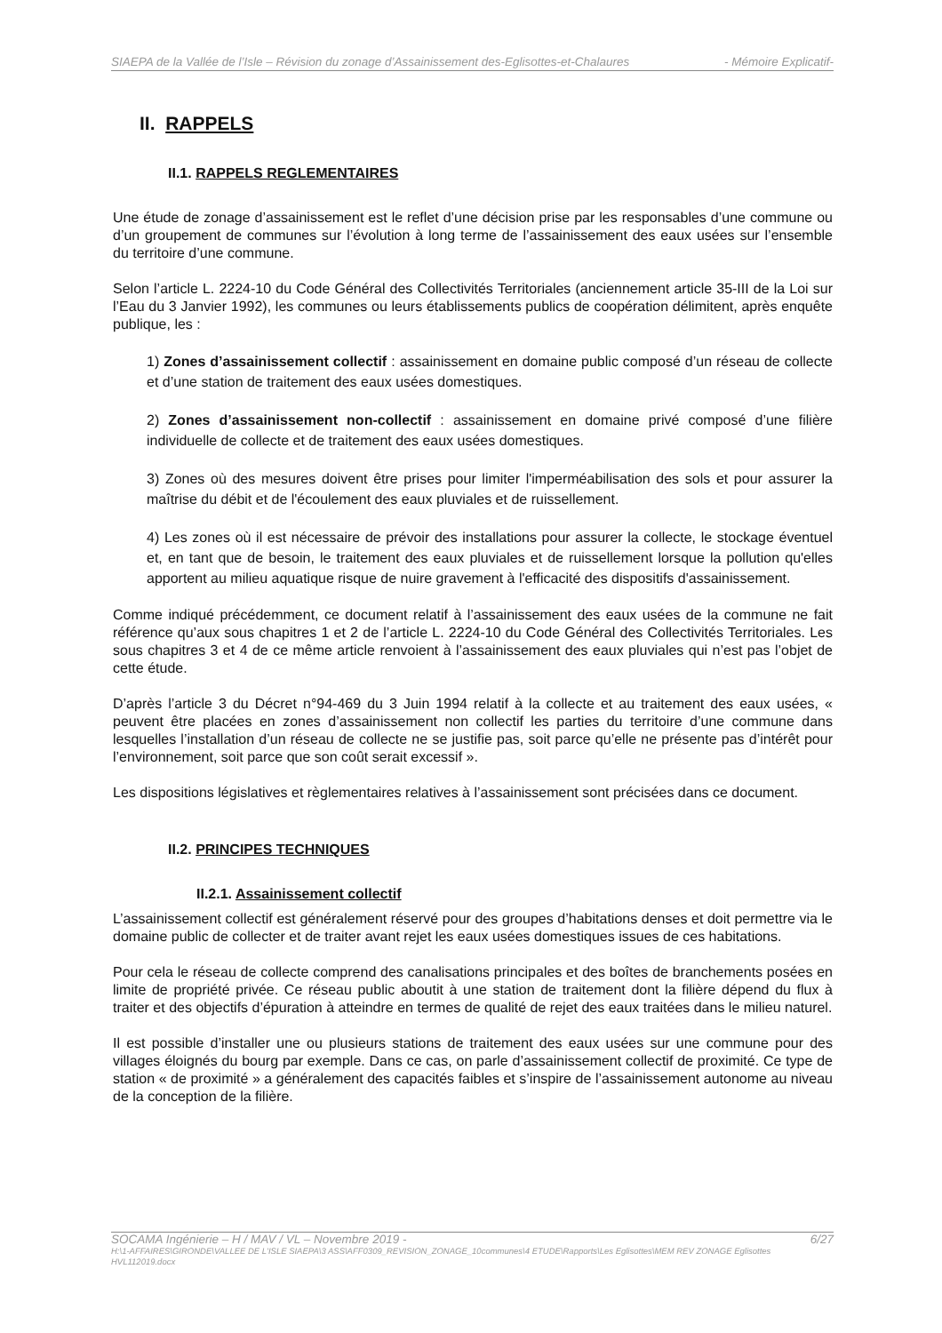SIAEPA de la Vallée de l’Isle – Révision du zonage d’Assainissement des-Eglisottes-et-Chalaures - Mémoire Explicatif-
II. RAPPELS
II.1. RAPPELS REGLEMENTAIRES
Une étude de zonage d’assainissement est le reflet d’une décision prise par les responsables d’une commune ou d’un groupement de communes sur l’évolution à long terme de l’assainissement des eaux usées sur l’ensemble du territoire d’une commune.
Selon l’article L. 2224-10 du Code Général des Collectivités Territoriales (anciennement article 35-III de la Loi sur l’Eau du 3 Janvier 1992), les communes ou leurs établissements publics de coopération délimitent, après enquête publique, les :
1) Zones d’assainissement collectif : assainissement en domaine public composé d’un réseau de collecte et d’une station de traitement des eaux usées domestiques.
2) Zones d’assainissement non-collectif : assainissement en domaine privé composé d’une filière individuelle de collecte et de traitement des eaux usées domestiques.
3) Zones où des mesures doivent être prises pour limiter l'imperméabilisation des sols et pour assurer la maîtrise du débit et de l'écoulement des eaux pluviales et de ruissellement.
4) Les zones où il est nécessaire de prévoir des installations pour assurer la collecte, le stockage éventuel et, en tant que de besoin, le traitement des eaux pluviales et de ruissellement lorsque la pollution qu'elles apportent au milieu aquatique risque de nuire gravement à l'efficacité des dispositifs d'assainissement.
Comme indiqué précédemment, ce document relatif à l’assainissement des eaux usées de la commune ne fait référence qu’aux sous chapitres 1 et 2 de l’article L. 2224-10 du Code Général des Collectivités Territoriales. Les sous chapitres 3 et 4 de ce même article renvoient à l’assainissement des eaux pluviales qui n’est pas l’objet de cette étude.
D’après l’article 3 du Décret n°94-469 du 3 Juin 1994 relatif à la collecte et au traitement des eaux usées, « peuvent être placées en zones d’assainissement non collectif les parties du territoire d’une commune dans lesquelles l’installation d’un réseau de collecte ne se justifie pas, soit parce qu’elle ne présente pas d’intérêt pour l’environnement, soit parce que son coût serait excessif ».
Les dispositions législatives et règlementaires relatives à l’assainissement sont précisées dans ce document.
II.2. PRINCIPES TECHNIQUES
II.2.1. Assainissement collectif
L’assainissement collectif est généralement réservé pour des groupes d’habitations denses et doit permettre via le domaine public de collecter et de traiter avant rejet les eaux usées domestiques issues de ces habitations.
Pour cela le réseau de collecte comprend des canalisations principales et des boîtes de branchements posées en limite de propriété privée. Ce réseau public aboutit à une station de traitement dont la filière dépend du flux à traiter et des objectifs d’épuration à atteindre en termes de qualité de rejet des eaux traitées dans le milieu naturel.
Il est possible d’installer une ou plusieurs stations de traitement des eaux usées sur une commune pour des villages éloignés du bourg par exemple. Dans ce cas, on parle d’assainissement collectif de proximité. Ce type de station « de proximité » a généralement des capacités faibles et s’inspire de l’assainissement autonome au niveau de la conception de la filière.
SOCAMA Ingénierie – H / MAV / VL – Novembre 2019 - 6/27
H:\1-AFFAIRES\GIRONDE\VALLEE DE L'ISLE SIAEPA\3 ASS\AFF0309_REVISION_ZONAGE_10communes\4 ETUDE\Rapports\Les Eglisottes\MEM REV ZONAGE Eglisottes HVL112019.docx